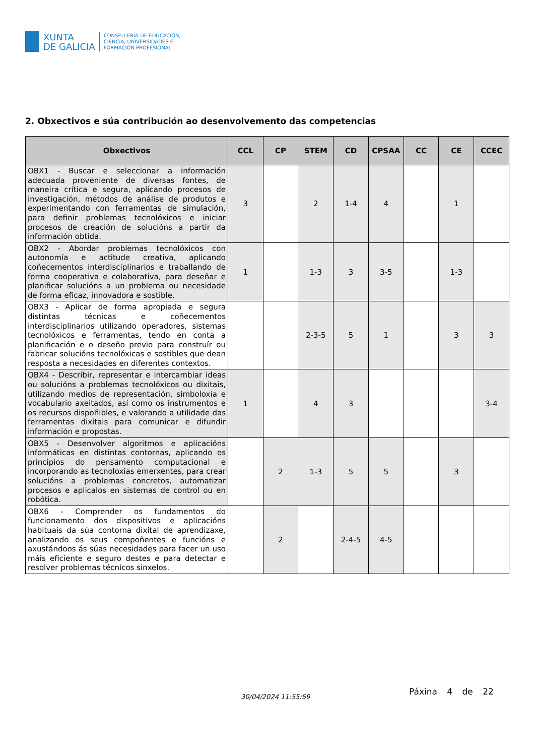XUNTA
DE GALICIA
CONSELLERÍA DE EDUCACIÓN,
CIENCIA, UNIVERSIDADES E
FORMACIÓN PROFESIONAL
2. Obxectivos e súa contribución ao desenvolvemento das competencias
| Obxectivos | CCL | CP | STEM | CD | CPSAA | CC | CE | CCEC |
| --- | --- | --- | --- | --- | --- | --- | --- | --- |
| OBX1 - Buscar e seleccionar a información adecuada proveniente de diversas fontes, de maneira crítica e segura, aplicando procesos de investigación, métodos de análise de produtos e experimentando con ferramentas de simulación, para definir problemas tecnolóxicos e iniciar procesos de creación de solucións a partir da información obtida. | 3 | | 2 | 1-4 | 4 | | 1 | |
| OBX2 - Abordar problemas tecnolóxicos con autonomía e actitude creativa, aplicando coñecementos interdisciplinarios e traballando de forma cooperativa e colaborativa, para deseñar e planificar solucións a un problema ou necesidade de forma eficaz, innovadora e sostible. | 1 | | 1-3 | 3 | 3-5 | | 1-3 | |
| OBX3 - Aplicar de forma apropiada e segura distintas técnicas e coñecementos interdisciplinarios utilizando operadores, sistemas tecnolóxicos e ferramentas, tendo en conta a planificación e o deseño previo para construír ou fabricar solucións tecnolóxicas e sostibles que dean resposta a necesidades en diferentes contextos. | | | 2-3-5 | 5 | 1 | | 3 | 3 |
| OBX4 - Describir, representar e intercambiar ideas ou solucións a problemas tecnolóxicos ou dixitais, utilizando medios de representación, simboloxía e vocabulario axeitados, así como os instrumentos e os recursos dispoñibles, e valorando a utilidade das ferramentas dixitais para comunicar e difundir información e propostas. | 1 | | 4 | 3 | | | | 3-4 |
| OBX5 - Desenvolver algoritmos e aplicacións informáticas en distintas contornas, aplicando os principios do pensamento computacional e incorporando as tecnoloxías emerxentes, para crear solucións a problemas concretos, automatizar procesos e aplicalos en sistemas de control ou en robótica. | | 2 | 1-3 | 5 | 5 | | 3 | |
| OBX6 - Comprender os fundamentos do funcionamento dos dispositivos e aplicacións habituais da súa contorna dixital de aprendizaxe, analizando os seus compoñentes e funcións e axustándoos ás súas necesidades para facer un uso máis eficiente e seguro destes e para detectar e resolver problemas técnicos sinxelos. | | 2 | | 2-4-5 | 4-5 | | | |
30/04/2024 11:55:59
Páxina 4 de 22